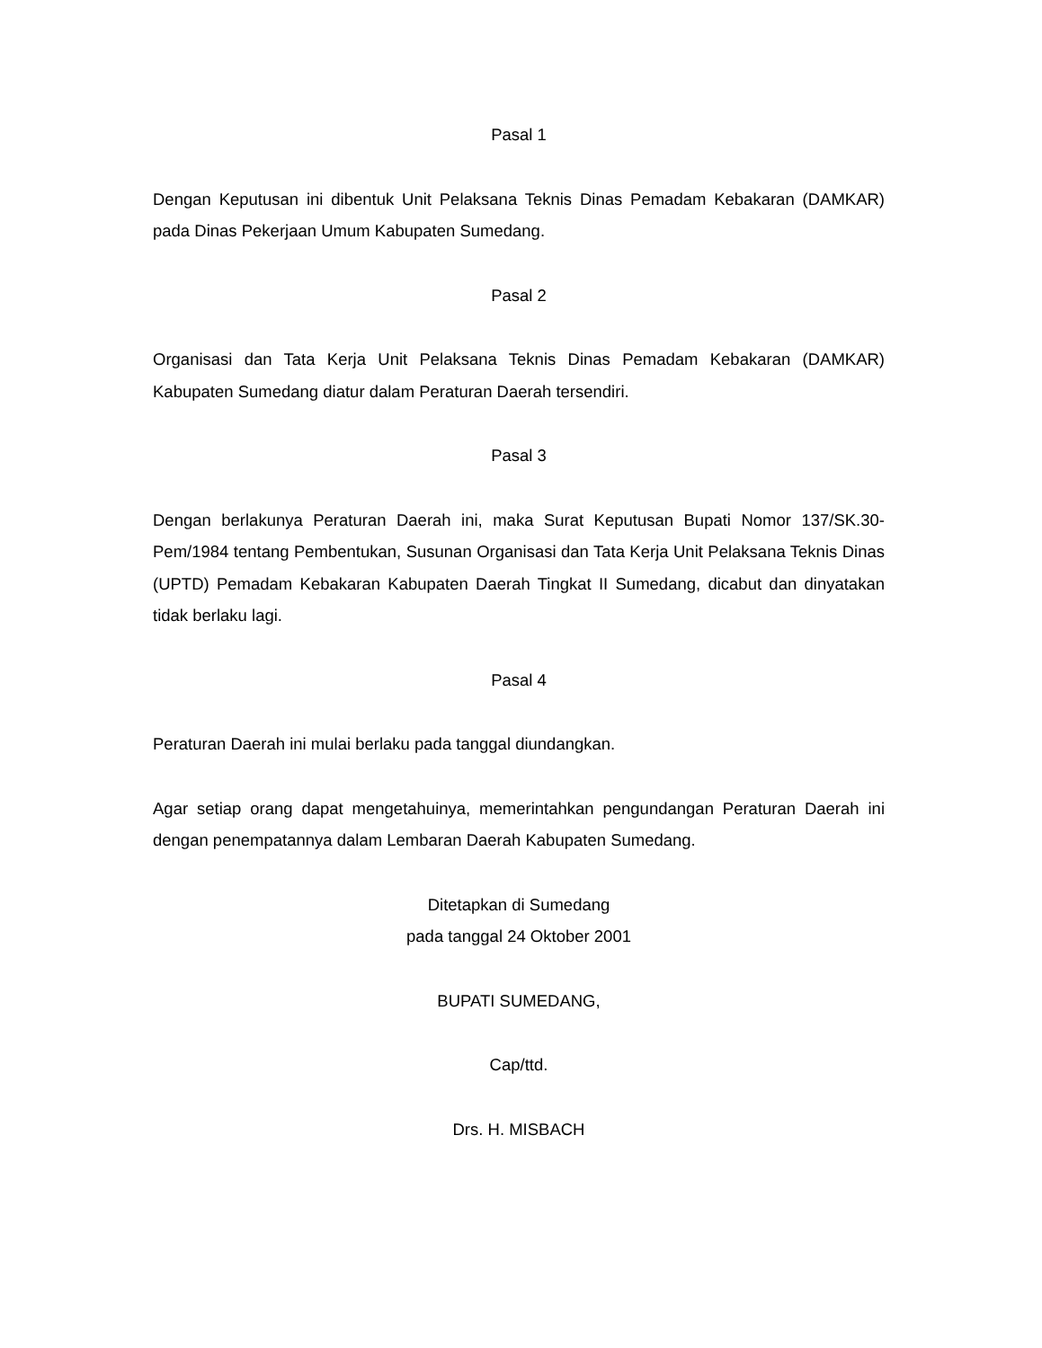Pasal 1
Dengan Keputusan ini dibentuk Unit Pelaksana Teknis Dinas Pemadam Kebakaran (DAMKAR) pada Dinas Pekerjaan Umum Kabupaten Sumedang.
Pasal 2
Organisasi dan Tata Kerja Unit Pelaksana Teknis Dinas Pemadam Kebakaran (DAMKAR) Kabupaten Sumedang diatur dalam Peraturan Daerah tersendiri.
Pasal 3
Dengan berlakunya Peraturan Daerah ini, maka Surat Keputusan Bupati Nomor 137/SK.30-Pem/1984 tentang Pembentukan, Susunan Organisasi dan Tata Kerja Unit Pelaksana Teknis Dinas (UPTD) Pemadam Kebakaran Kabupaten Daerah Tingkat II Sumedang, dicabut dan dinyatakan tidak berlaku lagi.
Pasal 4
Peraturan Daerah ini mulai berlaku pada tanggal diundangkan.
Agar setiap orang dapat mengetahuinya, memerintahkan pengundangan Peraturan Daerah ini dengan penempatannya dalam Lembaran Daerah Kabupaten Sumedang.
Ditetapkan di Sumedang
pada tanggal 24 Oktober 2001
BUPATI SUMEDANG,
Cap/ttd.
Drs. H. MISBACH